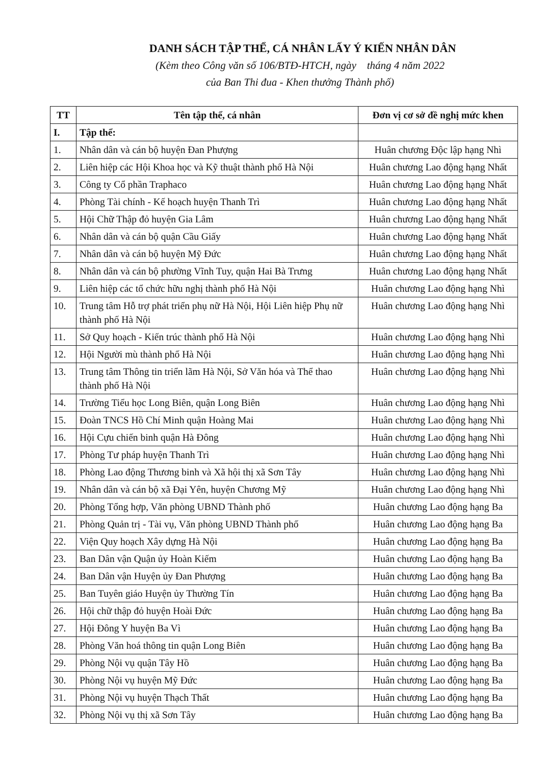DANH SÁCH TẬP THỂ, CÁ NHÂN LẤY Ý KIẾN NHÂN DÂN
(Kèm theo Công văn số 106/BTĐ-HTCH, ngày tháng 4 năm 2022
của Ban Thi đua - Khen thưởng Thành phố)
| TT | Tên tập thể, cá nhân | Đơn vị cơ sở đề nghị mức khen |
| --- | --- | --- |
| I. | Tập thể: | |
| 1. | Nhân dân và cán bộ huyện Đan Phượng | Huân chương Độc lập hạng Nhì |
| 2. | Liên hiệp các Hội Khoa học và Kỹ thuật thành phố Hà Nội | Huân chương Lao động hạng Nhất |
| 3. | Công ty Cổ phần Traphaco | Huân chương Lao động hạng Nhất |
| 4. | Phòng Tài chính - Kế hoạch huyện Thanh Trì | Huân chương Lao động hạng Nhất |
| 5. | Hội Chữ Thập đỏ huyện Gia Lâm | Huân chương Lao động hạng Nhất |
| 6. | Nhân dân và cán bộ quận Cầu Giấy | Huân chương Lao động hạng Nhất |
| 7. | Nhân dân và cán bộ huyện Mỹ Đức | Huân chương Lao động hạng Nhất |
| 8. | Nhân dân và cán bộ phường Vĩnh Tuy, quận Hai Bà Trưng | Huân chương Lao động hạng Nhất |
| 9. | Liên hiệp các tổ chức hữu nghị thành phố Hà Nội | Huân chương Lao động hạng Nhì |
| 10. | Trung tâm Hỗ trợ phát triển phụ nữ Hà Nội, Hội Liên hiệp Phụ nữ thành phố Hà Nội | Huân chương Lao động hạng Nhì |
| 11. | Sở Quy hoạch - Kiến trúc thành phố Hà Nội | Huân chương Lao động hạng Nhì |
| 12. | Hội Người mù thành phố Hà Nội | Huân chương Lao động hạng Nhì |
| 13. | Trung tâm Thông tin triển lãm Hà Nội, Sở Văn hóa và Thể thao thành phố Hà Nội | Huân chương Lao động hạng Nhì |
| 14. | Trường Tiểu học Long Biên, quận Long Biên | Huân chương Lao động hạng Nhì |
| 15. | Đoàn TNCS Hồ Chí Minh quận Hoàng Mai | Huân chương Lao động hạng Nhì |
| 16. | Hội Cựu chiến binh quận Hà Đông | Huân chương Lao động hạng Nhì |
| 17. | Phòng Tư pháp huyện Thanh Trì | Huân chương Lao động hạng Nhì |
| 18. | Phòng Lao động Thương binh và Xã hội thị xã Sơn Tây | Huân chương Lao động hạng Nhì |
| 19. | Nhân dân và cán bộ xã Đại Yên, huyện Chương Mỹ | Huân chương Lao động hạng Nhì |
| 20. | Phòng Tổng hợp, Văn phòng UBND Thành phố | Huân chương Lao động hạng Ba |
| 21. | Phòng Quản trị - Tài vụ, Văn phòng UBND Thành phố | Huân chương Lao động hạng Ba |
| 22. | Viện Quy hoạch Xây dựng Hà Nội | Huân chương Lao động hạng Ba |
| 23. | Ban Dân vận Quận ủy Hoàn Kiếm | Huân chương Lao động hạng Ba |
| 24. | Ban Dân vận Huyện ủy Đan Phượng | Huân chương Lao động hạng Ba |
| 25. | Ban Tuyên giáo Huyện ủy Thường Tín | Huân chương Lao động hạng Ba |
| 26. | Hội chữ thập đỏ huyện Hoài Đức | Huân chương Lao động hạng Ba |
| 27. | Hội Đông Y huyện Ba Vì | Huân chương Lao động hạng Ba |
| 28. | Phòng Văn hoá thông tin quận Long Biên | Huân chương Lao động hạng Ba |
| 29. | Phòng Nội vụ quận Tây Hồ | Huân chương Lao động hạng Ba |
| 30. | Phòng Nội vụ huyện Mỹ Đức | Huân chương Lao động hạng Ba |
| 31. | Phòng Nội vụ huyện Thạch Thất | Huân chương Lao động hạng Ba |
| 32. | Phòng Nội vụ thị xã Sơn Tây | Huân chương Lao động hạng Ba |